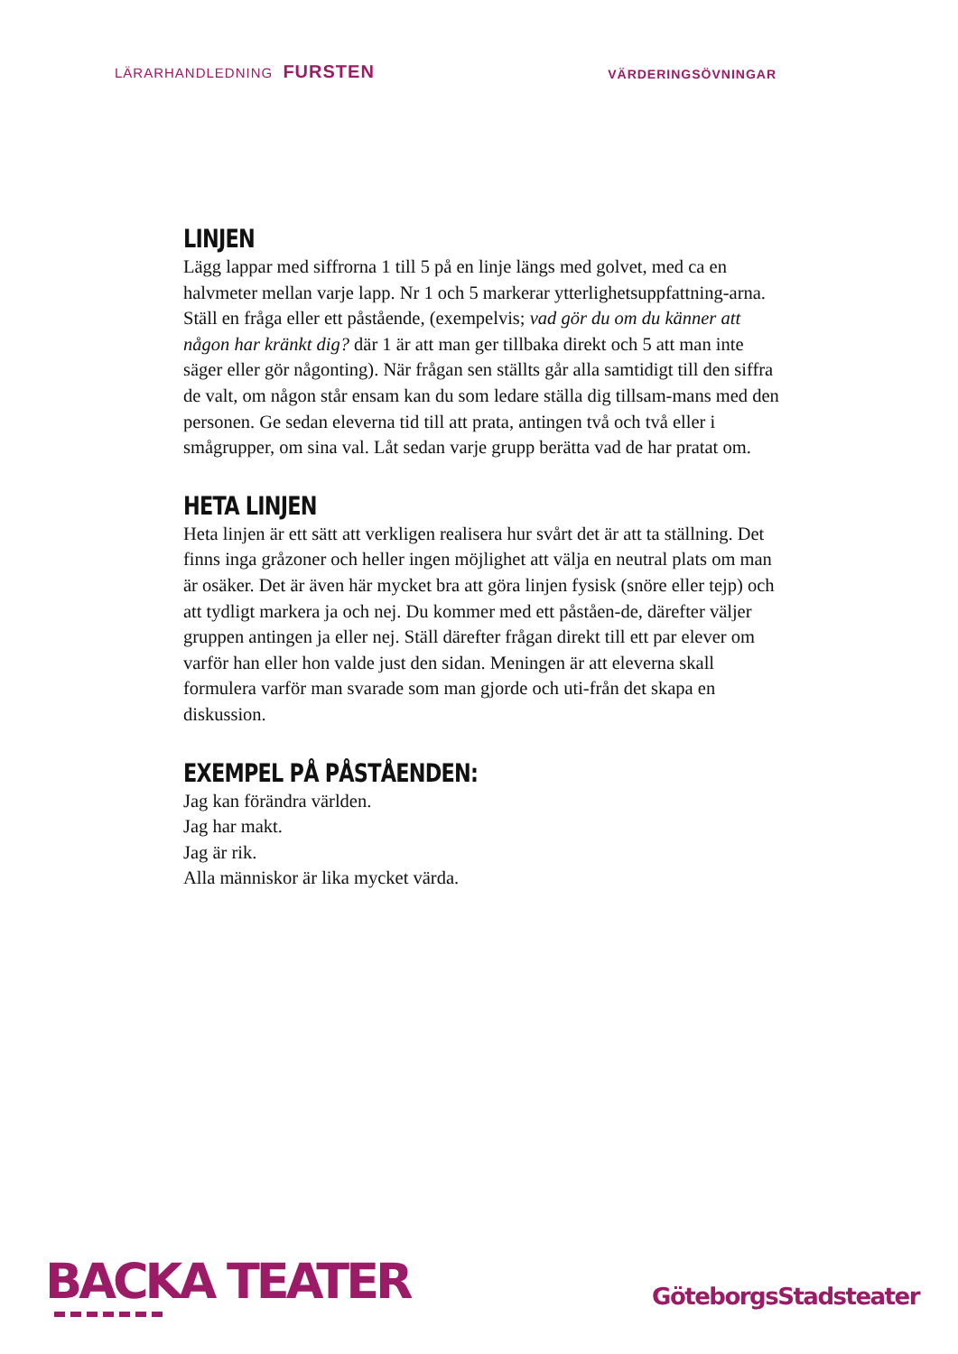LÄRARHANDLEDNING FURSTEN
VÄRDERINGSÖVNINGAR
LINJEN
Lägg lappar med siffrorna 1 till 5 på en linje längs med golvet, med ca en halvmeter mellan varje lapp. Nr 1 och 5 markerar ytterlighetsuppfattning-arna.
Ställ en fråga eller ett påstående, (exempelvis; vad gör du om du känner att någon har kränkt dig? där 1 är att man ger tillbaka direkt och 5 att man inte säger eller gör någonting). När frågan sen ställts går alla samtidigt till den siffra de valt, om någon står ensam kan du som ledare ställa dig tillsam-mans med den personen. Ge sedan eleverna tid till att prata, antingen två och två eller i smågrupper, om sina val. Låt sedan varje grupp berätta vad de har pratat om.
HETA LINJEN
Heta linjen är ett sätt att verkligen realisera hur svårt det är att ta ställning. Det finns inga gråzoner och heller ingen möjlighet att välja en neutral plats om man är osäker. Det är även här mycket bra att göra linjen fysisk (snöre eller tejp) och att tydligt markera ja och nej. Du kommer med ett påståen-de, därefter väljer gruppen antingen ja eller nej. Ställ därefter frågan direkt till ett par elever om varför han eller hon valde just den sidan. Meningen är att eleverna skall formulera varför man svarade som man gjorde och uti-från det skapa en diskussion.
EXEMPEL PÅ PÅSTÅENDEN:
Jag kan förändra världen.
Jag har makt.
Jag är rik.
Alla människor är lika mycket värda.
BACKA TEATER
GöteborgsStadsteater